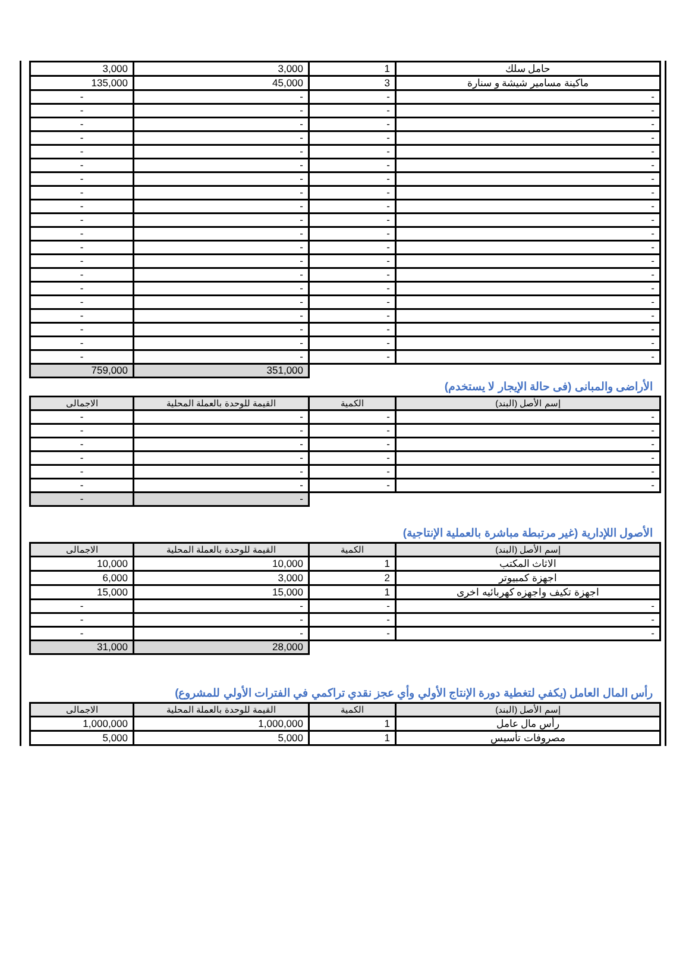| 3,000 | 3,000 | 1 | حامل سلك |
| 135,000 | 45,000 | 3 | ماكينة مسامير شيشة و سنارة |
| - | - | - | - |
| - | - | - | - |
| - | - | - | - |
| - | - | - | - |
| - | - | - | - |
| - | - | - | - |
| - | - | - | - |
| - | - | - | - |
| - | - | - | - |
| - | - | - | - |
| - | - | - | - |
| - | - | - | - |
| - | - | - | - |
| - | - | - | - |
| - | - | - | - |
| - | - | - | - |
| - | - | - | - |
| - | - | - | - |
| - | - | - | - |
| - | - | - | - |
| 759,000 | 351,000 | | |
الأراضى والمبانى (فى حالة الإيجار لا يستخدم)
| الاجمالى | القيمة للوحدة بالعملة المحلية | الكمية | إسم الأصل (البند) |
| --- | --- | --- | --- |
| - | - | - | - |
| - | - | - | - |
| - | - | - | - |
| - | - | - | - |
| - | - | - | - |
| - | - | - | - |
| - | - | | |
الأصول اللإدارية (غير مرتبطة مباشرة بالعملية الإنتاجية)
| الاجمالى | القيمة للوحدة بالعملة المحلية | الكمية | إسم الأصل (البند) |
| --- | --- | --- | --- |
| 10,000 | 10,000 | 1 | الاثاث المكتب |
| 6,000 | 3,000 | 2 | اجهزة كمبيوتر |
| 15,000 | 15,000 | 1 | اجهزة تكيف واجهزه كهربائيه اخرى |
| - | - | - | - |
| - | - | - | - |
| - | - | - | - |
| 31,000 | 28,000 | | |
رأس المال العامل (يكفي لتغطية دورة الإنتاج الأولي وأي عجز نقدي تراكمي في الفترات الأولي للمشروع)
| الاجمالى | القيمة للوحدة بالعملة المحلية | الكمية | إسم الأصل (البند) |
| --- | --- | --- | --- |
| 1,000,000 | 1,000,000 | 1 | رأس مال عامل |
| 5,000 | 5,000 | 1 | مصروفات تأسيس |